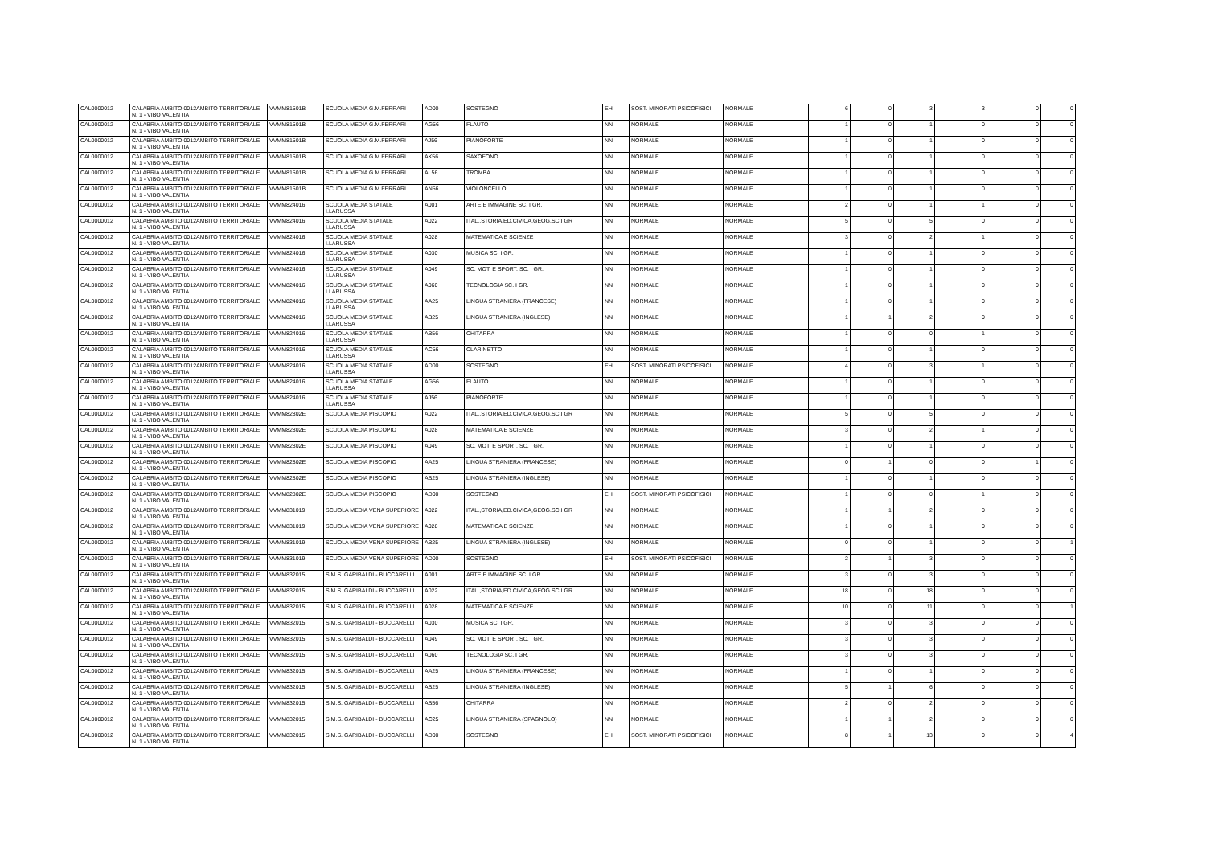| CAL0000012 | CALABRIA AMBITO 0012AMBITO TERRITORIALE N. 1 - VIBO VALENTIA | VVMM81501B | SCUOLA MEDIA G.M.FERRARI | AD00 | SOSTEGNO | EH | SOST. MINORATI PSICOFISICI | NORMALE | 6 | 0 | 3 | 3 | 0 | 0 |
| CAL0000012 | CALABRIA AMBITO 0012AMBITO TERRITORIALE N. 1 - VIBO VALENTIA | VVMM81501B | SCUOLA MEDIA G.M.FERRARI | AG56 | FLAUTO | NN | NORMALE | NORMALE | 1 | 0 | 1 | 0 | 0 | 0 |
| CAL0000012 | CALABRIA AMBITO 0012AMBITO TERRITORIALE N. 1 - VIBO VALENTIA | VVMM81501B | SCUOLA MEDIA G.M.FERRARI | AJ56 | PIANOFORTE | NN | NORMALE | NORMALE | 1 | 0 | 1 | 0 | 0 | 0 |
| CAL0000012 | CALABRIA AMBITO 0012AMBITO TERRITORIALE N. 1 - VIBO VALENTIA | VVMM81501B | SCUOLA MEDIA G.M.FERRARI | AK56 | SAXOFONO | NN | NORMALE | NORMALE | 1 | 0 | 1 | 0 | 0 | 0 |
| CAL0000012 | CALABRIA AMBITO 0012AMBITO TERRITORIALE N. 1 - VIBO VALENTIA | VVMM81501B | SCUOLA MEDIA G.M.FERRARI | AL56 | TROMBA | NN | NORMALE | NORMALE | 1 | 0 | 1 | 0 | 0 | 0 |
| CAL0000012 | CALABRIA AMBITO 0012AMBITO TERRITORIALE N. 1 - VIBO VALENTIA | VVMM81501B | SCUOLA MEDIA G.M.FERRARI | AN56 | VIOLONCELLO | NN | NORMALE | NORMALE | 1 | 0 | 1 | 0 | 0 | 0 |
| CAL0000012 | CALABRIA AMBITO 0012AMBITO TERRITORIALE N. 1 - VIBO VALENTIA | VVMM824016 | SCUOLA MEDIA STATALE I.LARUSSA | A001 | ARTE E IMMAGINE SC. I GR. | NN | NORMALE | NORMALE | 2 | 0 | 1 | 1 | 0 | 0 |
| CAL0000012 | CALABRIA AMBITO 0012AMBITO TERRITORIALE N. 1 - VIBO VALENTIA | VVMM824016 | SCUOLA MEDIA STATALE I.LARUSSA | A022 | ITAL.,STORIA,ED.CIVICA,GEOG.SC.I GR | NN | NORMALE | NORMALE | 5 | 0 | 5 | 0 | 0 | 0 |
| CAL0000012 | CALABRIA AMBITO 0012AMBITO TERRITORIALE N. 1 - VIBO VALENTIA | VVMM824016 | SCUOLA MEDIA STATALE I.LARUSSA | A028 | MATEMATICA E SCIENZE | NN | NORMALE | NORMALE | 3 | 0 | 2 | 1 | 0 | 0 |
| CAL0000012 | CALABRIA AMBITO 0012AMBITO TERRITORIALE N. 1 - VIBO VALENTIA | VVMM824016 | SCUOLA MEDIA STATALE I.LARUSSA | A030 | MUSICA SC. I GR. | NN | NORMALE | NORMALE | 1 | 0 | 1 | 0 | 0 | 0 |
| CAL0000012 | CALABRIA AMBITO 0012AMBITO TERRITORIALE N. 1 - VIBO VALENTIA | VVMM824016 | SCUOLA MEDIA STATALE I.LARUSSA | A049 | SC. MOT. E SPORT. SC. I GR. | NN | NORMALE | NORMALE | 1 | 0 | 1 | 0 | 0 | 0 |
| CAL0000012 | CALABRIA AMBITO 0012AMBITO TERRITORIALE N. 1 - VIBO VALENTIA | VVMM824016 | SCUOLA MEDIA STATALE I.LARUSSA | A060 | TECNOLOGIA SC. I GR. | NN | NORMALE | NORMALE | 1 | 0 | 1 | 0 | 0 | 0 |
| CAL0000012 | CALABRIA AMBITO 0012AMBITO TERRITORIALE N. 1 - VIBO VALENTIA | VVMM824016 | SCUOLA MEDIA STATALE I.LARUSSA | AA25 | LINGUA STRANIERA (FRANCESE) | NN | NORMALE | NORMALE | 1 | 0 | 1 | 0 | 0 | 0 |
| CAL0000012 | CALABRIA AMBITO 0012AMBITO TERRITORIALE N. 1 - VIBO VALENTIA | VVMM824016 | SCUOLA MEDIA STATALE I.LARUSSA | AB25 | LINGUA STRANIERA (INGLESE) | NN | NORMALE | NORMALE | 1 | 1 | 2 | 0 | 0 | 0 |
| CAL0000012 | CALABRIA AMBITO 0012AMBITO TERRITORIALE N. 1 - VIBO VALENTIA | VVMM824016 | SCUOLA MEDIA STATALE I.LARUSSA | AB56 | CHITARRA | NN | NORMALE | NORMALE | 1 | 0 | 0 | 1 | 0 | 0 |
| CAL0000012 | CALABRIA AMBITO 0012AMBITO TERRITORIALE N. 1 - VIBO VALENTIA | VVMM824016 | SCUOLA MEDIA STATALE I.LARUSSA | AC56 | CLARINETTO | NN | NORMALE | NORMALE | 1 | 0 | 1 | 0 | 0 | 0 |
| CAL0000012 | CALABRIA AMBITO 0012AMBITO TERRITORIALE N. 1 - VIBO VALENTIA | VVMM824016 | SCUOLA MEDIA STATALE I.LARUSSA | AD00 | SOSTEGNO | EH | SOST. MINORATI PSICOFISICI | NORMALE | 4 | 0 | 3 | 1 | 0 | 0 |
| CAL0000012 | CALABRIA AMBITO 0012AMBITO TERRITORIALE N. 1 - VIBO VALENTIA | VVMM824016 | SCUOLA MEDIA STATALE I.LARUSSA | AG56 | FLAUTO | NN | NORMALE | NORMALE | 1 | 0 | 1 | 0 | 0 | 0 |
| CAL0000012 | CALABRIA AMBITO 0012AMBITO TERRITORIALE N. 1 - VIBO VALENTIA | VVMM824016 | SCUOLA MEDIA STATALE I.LARUSSA | AJ56 | PIANOFORTE | NN | NORMALE | NORMALE | 1 | 0 | 1 | 0 | 0 | 0 |
| CAL0000012 | CALABRIA AMBITO 0012AMBITO TERRITORIALE N. 1 - VIBO VALENTIA | VVMM82802E | SCUOLA MEDIA PISCOPIO | A022 | ITAL.,STORIA,ED.CIVICA,GEOG.SC.I GR | NN | NORMALE | NORMALE | 5 | 0 | 5 | 0 | 0 | 0 |
| CAL0000012 | CALABRIA AMBITO 0012AMBITO TERRITORIALE N. 1 - VIBO VALENTIA | VVMM82802E | SCUOLA MEDIA PISCOPIO | A028 | MATEMATICA E SCIENZE | NN | NORMALE | NORMALE | 3 | 0 | 2 | 1 | 0 | 0 |
| CAL0000012 | CALABRIA AMBITO 0012AMBITO TERRITORIALE N. 1 - VIBO VALENTIA | VVMM82802E | SCUOLA MEDIA PISCOPIO | A049 | SC. MOT. E SPORT. SC. I GR. | NN | NORMALE | NORMALE | 1 | 0 | 1 | 0 | 0 | 0 |
| CAL0000012 | CALABRIA AMBITO 0012AMBITO TERRITORIALE N. 1 - VIBO VALENTIA | VVMM82802E | SCUOLA MEDIA PISCOPIO | AA25 | LINGUA STRANIERA (FRANCESE) | NN | NORMALE | NORMALE | 0 | 1 | 0 | 0 | 1 | 0 |
| CAL0000012 | CALABRIA AMBITO 0012AMBITO TERRITORIALE N. 1 - VIBO VALENTIA | VVMM82802E | SCUOLA MEDIA PISCOPIO | AB25 | LINGUA STRANIERA (INGLESE) | NN | NORMALE | NORMALE | 1 | 0 | 1 | 0 | 0 | 0 |
| CAL0000012 | CALABRIA AMBITO 0012AMBITO TERRITORIALE N. 1 - VIBO VALENTIA | VVMM82802E | SCUOLA MEDIA PISCOPIO | AD00 | SOSTEGNO | EH | SOST. MINORATI PSICOFISICI | NORMALE | 1 | 0 | 0 | 1 | 0 | 0 |
| CAL0000012 | CALABRIA AMBITO 0012AMBITO TERRITORIALE N. 1 - VIBO VALENTIA | VVMM831019 | SCUOLA MEDIA VENA SUPERIORE | A022 | ITAL.,STORIA,ED.CIVICA,GEOG.SC.I GR | NN | NORMALE | NORMALE | 1 | 1 | 2 | 0 | 0 | 0 |
| CAL0000012 | CALABRIA AMBITO 0012AMBITO TERRITORIALE N. 1 - VIBO VALENTIA | VVMM831019 | SCUOLA MEDIA VENA SUPERIORE | A028 | MATEMATICA E SCIENZE | NN | NORMALE | NORMALE | 1 | 0 | 1 | 0 | 0 | 0 |
| CAL0000012 | CALABRIA AMBITO 0012AMBITO TERRITORIALE N. 1 - VIBO VALENTIA | VVMM831019 | SCUOLA MEDIA VENA SUPERIORE | AB25 | LINGUA STRANIERA (INGLESE) | NN | NORMALE | NORMALE | 0 | 0 | 1 | 0 | 0 | 1 |
| CAL0000012 | CALABRIA AMBITO 0012AMBITO TERRITORIALE N. 1 - VIBO VALENTIA | VVMM831019 | SCUOLA MEDIA VENA SUPERIORE | AD00 | SOSTEGNO | EH | SOST. MINORATI PSICOFISICI | NORMALE | 2 | 1 | 3 | 0 | 0 | 0 |
| CAL0000012 | CALABRIA AMBITO 0012AMBITO TERRITORIALE N. 1 - VIBO VALENTIA | VVMM832015 | S.M.S. GARIBALDI - BUCCARELLI | A001 | ARTE E IMMAGINE SC. I GR. | NN | NORMALE | NORMALE | 3 | 0 | 3 | 0 | 0 | 0 |
| CAL0000012 | CALABRIA AMBITO 0012AMBITO TERRITORIALE N. 1 - VIBO VALENTIA | VVMM832015 | S.M.S. GARIBALDI - BUCCARELLI | A022 | ITAL.,STORIA,ED.CIVICA,GEOG.SC.I GR | NN | NORMALE | NORMALE | 18 | 0 | 18 | 0 | 0 | 0 |
| CAL0000012 | CALABRIA AMBITO 0012AMBITO TERRITORIALE N. 1 - VIBO VALENTIA | VVMM832015 | S.M.S. GARIBALDI - BUCCARELLI | A028 | MATEMATICA E SCIENZE | NN | NORMALE | NORMALE | 10 | 0 | 11 | 0 | 0 | 1 |
| CAL0000012 | CALABRIA AMBITO 0012AMBITO TERRITORIALE N. 1 - VIBO VALENTIA | VVMM832015 | S.M.S. GARIBALDI - BUCCARELLI | A030 | MUSICA SC. I GR. | NN | NORMALE | NORMALE | 3 | 0 | 3 | 0 | 0 | 0 |
| CAL0000012 | CALABRIA AMBITO 0012AMBITO TERRITORIALE N. 1 - VIBO VALENTIA | VVMM832015 | S.M.S. GARIBALDI - BUCCARELLI | A049 | SC. MOT. E SPORT. SC. I GR. | NN | NORMALE | NORMALE | 3 | 0 | 3 | 0 | 0 | 0 |
| CAL0000012 | CALABRIA AMBITO 0012AMBITO TERRITORIALE N. 1 - VIBO VALENTIA | VVMM832015 | S.M.S. GARIBALDI - BUCCARELLI | A060 | TECNOLOGIA SC. I GR. | NN | NORMALE | NORMALE | 3 | 0 | 3 | 0 | 0 | 0 |
| CAL0000012 | CALABRIA AMBITO 0012AMBITO TERRITORIALE N. 1 - VIBO VALENTIA | VVMM832015 | S.M.S. GARIBALDI - BUCCARELLI | AA25 | LINGUA STRANIERA (FRANCESE) | NN | NORMALE | NORMALE | 1 | 0 | 1 | 0 | 0 | 0 |
| CAL0000012 | CALABRIA AMBITO 0012AMBITO TERRITORIALE N. 1 - VIBO VALENTIA | VVMM832015 | S.M.S. GARIBALDI - BUCCARELLI | AB25 | LINGUA STRANIERA (INGLESE) | NN | NORMALE | NORMALE | 5 | 1 | 6 | 0 | 0 | 0 |
| CAL0000012 | CALABRIA AMBITO 0012AMBITO TERRITORIALE N. 1 - VIBO VALENTIA | VVMM832015 | S.M.S. GARIBALDI - BUCCARELLI | AB56 | CHITARRA | NN | NORMALE | NORMALE | 2 | 0 | 2 | 0 | 0 | 0 |
| CAL0000012 | CALABRIA AMBITO 0012AMBITO TERRITORIALE N. 1 - VIBO VALENTIA | VVMM832015 | S.M.S. GARIBALDI - BUCCARELLI | AC25 | LINGUA STRANIERA (SPAGNOLO) | NN | NORMALE | NORMALE | 1 | 1 | 2 | 0 | 0 | 0 |
| CAL0000012 | CALABRIA AMBITO 0012AMBITO TERRITORIALE N. 1 - VIBO VALENTIA | VVMM832015 | S.M.S. GARIBALDI - BUCCARELLI | AD00 | SOSTEGNO | EH | SOST. MINORATI PSICOFISICI | NORMALE | 8 | 1 | 13 | 0 | 0 | 4 |